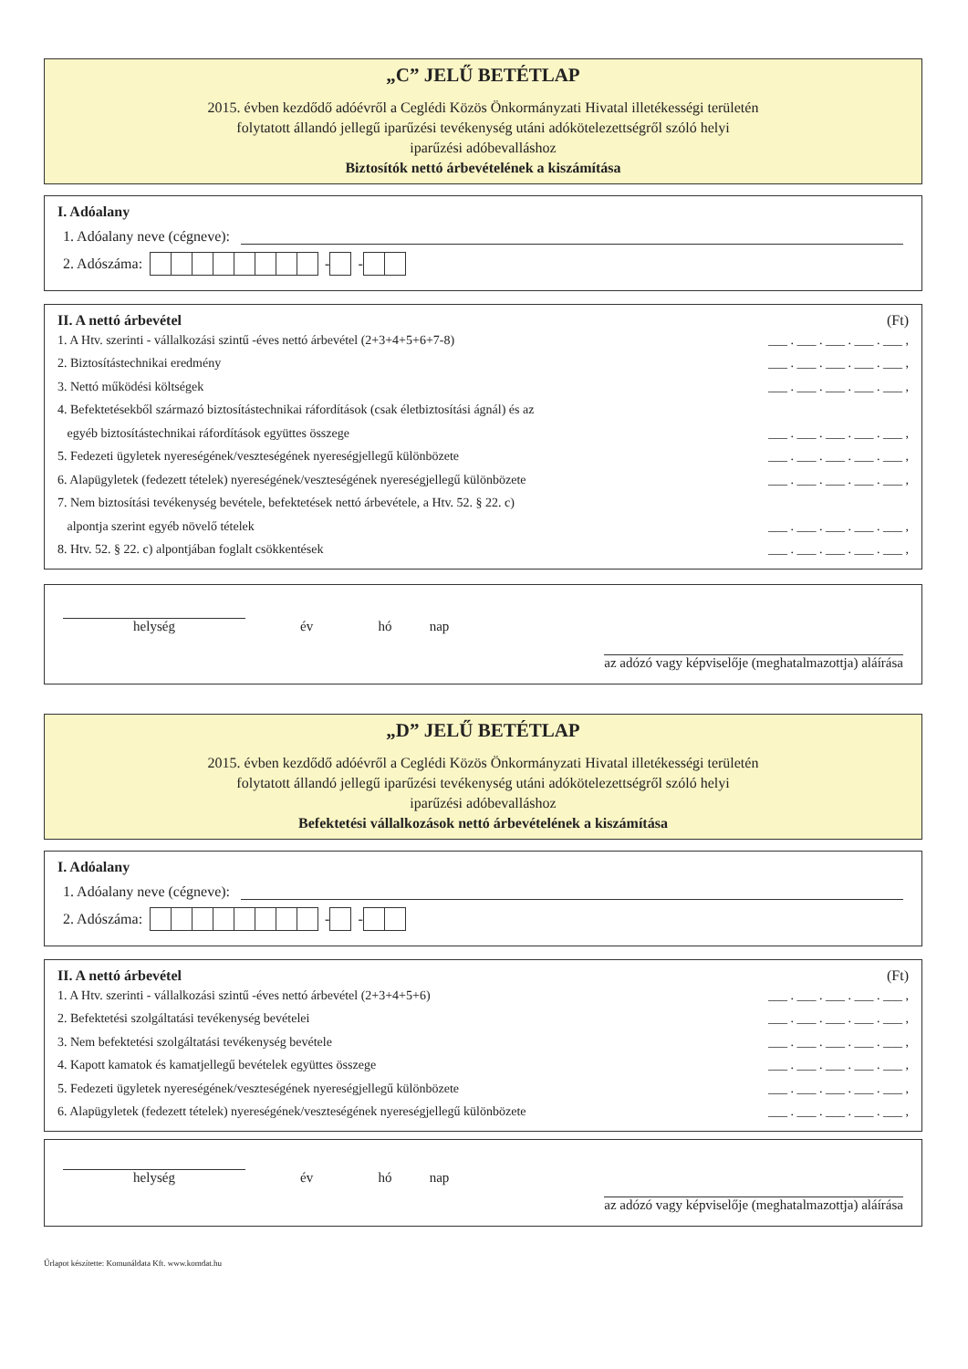„C” JELŰ BETÉTLAP
2015. évben kezdődő adóévről a Ceglédi Közös Önkormányzati Hivatal illetékességi területén
folytatott állandó jellegű iparűzési tevékenység utáni adókötelezettségről szóló helyi
iparűzési adóbevalláshoz
Biztosítók nettó árbevételének a kiszámítása
I. Adóalany
1. Adóalany neve (cégneve):
2. Adószáma: - -
II. A nettó árbevétel (Ft)
1. A Htv. szerinti - vállalkozási szintű -éves nettó árbevétel (2+3+4+5+6+7-8) ___ . ___ . ___ . ___ . ___ ,
2. Biztosítástechnikai eredmény ___ . ___ . ___ . ___ . ___ ,
3. Nettó működési költségek ___ . ___ . ___ . ___ . ___ ,
4. Befektetésekből származó biztosítástechnikai ráfordítások (csak életbiztosítási ágnál) és az
egyéb biztosítástechnikai ráfordítások együttes összege ___ . ___ . ___ . ___ . ___ ,
5. Fedezeti ügyletek nyereségének/veszteségének nyereségjellegű különbözete ___ . ___ . ___ . ___ . ___ ,
6. Alapügyletek (fedezett tételek) nyereségének/veszteségének nyereségjellegű különbözete ___ . ___ . ___ . ___ . ___ ,
7. Nem biztosítási tevékenység bevétele, befektetések nettó árbevétele, a Htv. 52. § 22. c)
alpontja szerint egyéb növelő tételek ___ . ___ . ___ . ___ . ___ ,
8. Htv. 52. § 22. c) alpontjában foglalt csökkentések ___ . ___ . ___ . ___ . ___ ,
helység év hó nap az adózó vagy képviselője (meghatalmazottja) aláírása
„D” JELŰ BETÉTLAP
2015. évben kezdődő adóévről a Ceglédi Közös Önkormányzati Hivatal illetékességi területén
folytatott állandó jellegű iparűzési tevékenység utáni adókötelezettségről szóló helyi
iparűzési adóbevalláshoz
Befektetési vállalkozások nettó árbevételének a kiszámítása
I. Adóalany
1. Adóalany neve (cégneve):
2. Adószáma: - -
II. A nettó árbevétel (Ft)
1. A Htv. szerinti - vállalkozási szintű -éves nettó árbevétel (2+3+4+5+6) ___ . ___ . ___ . ___ . ___ ,
2. Befektetési szolgáltatási tevékenység bevételei ___ . ___ . ___ . ___ . ___ ,
3. Nem befektetési szolgáltatási tevékenység bevétele ___ . ___ . ___ . ___ . ___ ,
4. Kapott kamatok és kamatjellegű bevételek együttes összege ___ . ___ . ___ . ___ . ___ ,
5. Fedezeti ügyletek nyereségének/veszteségének nyereségjellegű különbözete ___ . ___ . ___ . ___ . ___ ,
6. Alapügyletek (fedezett tételek) nyereségének/veszteségének nyereségjellegű különbözete ___ . ___ . ___ . ___ . ___ ,
helység év hó nap az adózó vagy képviselője (meghatalmazottja) aláírása
Űrlapot készítette: Komunáldata Kft. www.komdat.hu